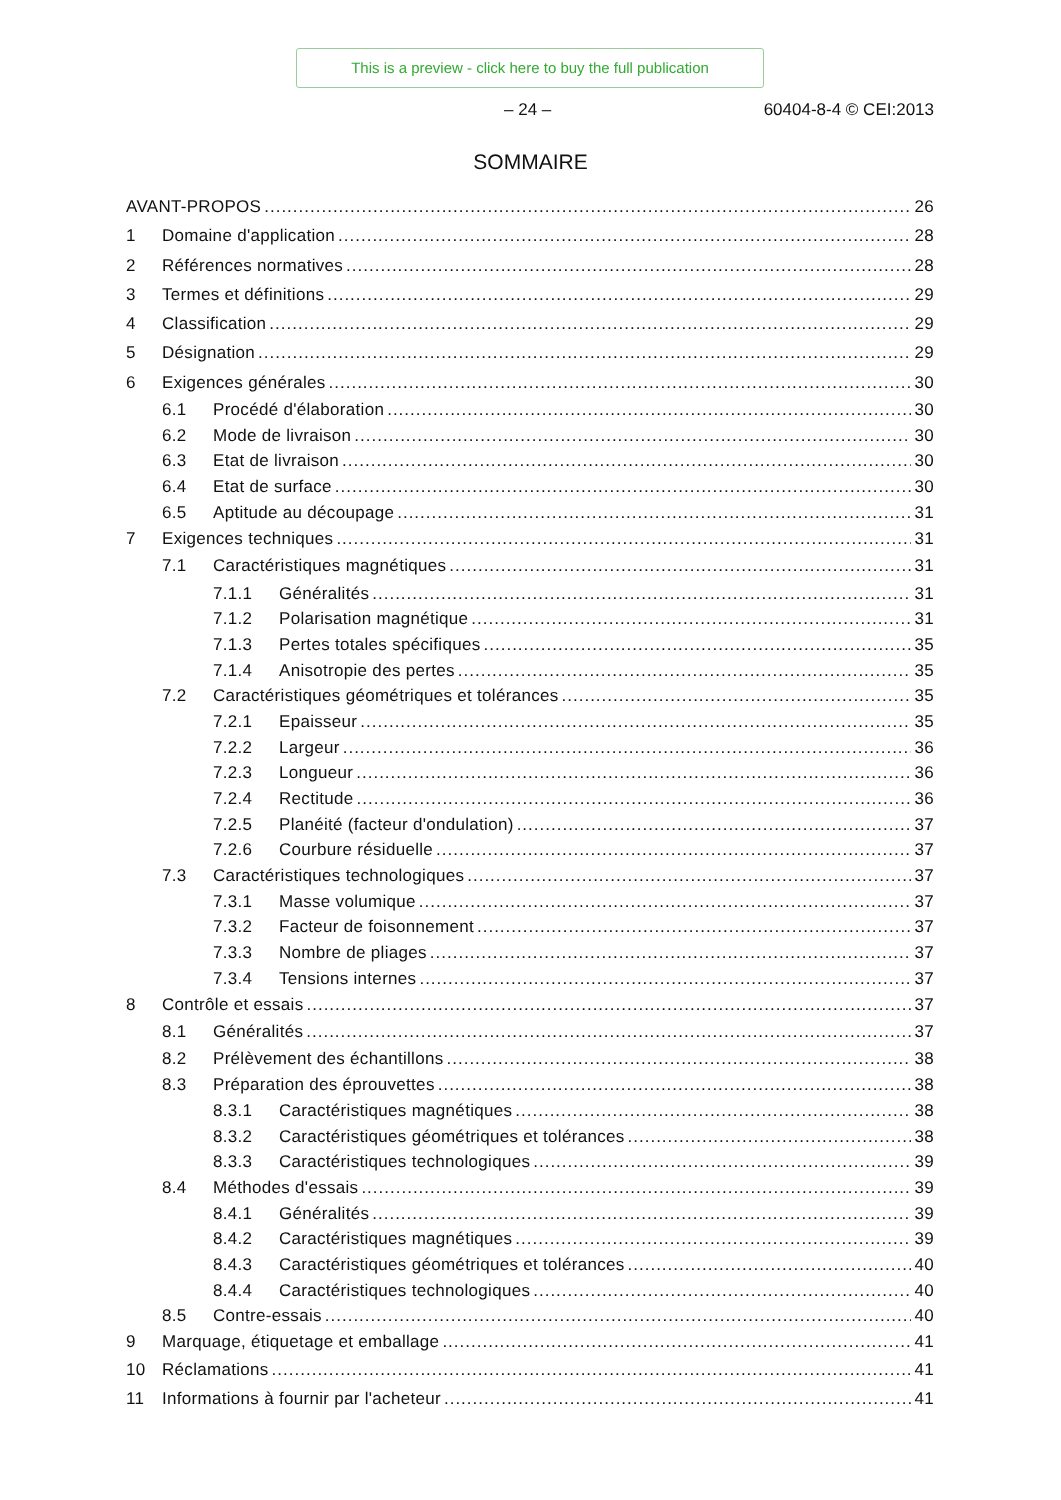This is a preview - click here to buy the full publication
– 24 – 60404-8-4 © CEI:2013
SOMMAIRE
AVANT-PROPOS 26
1 Domaine d'application 28
2 Références normatives 28
3 Termes et définitions 29
4 Classification 29
5 Désignation 29
6 Exigences générales 30
6.1 Procédé d'élaboration 30
6.2 Mode de livraison 30
6.3 Etat de livraison 30
6.4 Etat de surface 30
6.5 Aptitude au découpage 31
7 Exigences techniques 31
7.1 Caractéristiques magnétiques 31
7.1.1 Généralités 31
7.1.2 Polarisation magnétique 31
7.1.3 Pertes totales spécifiques 35
7.1.4 Anisotropie des pertes 35
7.2 Caractéristiques géométriques et tolérances 35
7.2.1 Epaisseur 35
7.2.2 Largeur 36
7.2.3 Longueur 36
7.2.4 Rectitude 36
7.2.5 Planéité (facteur d'ondulation) 37
7.2.6 Courbure résiduelle 37
7.3 Caractéristiques technologiques 37
7.3.1 Masse volumique 37
7.3.2 Facteur de foisonnement 37
7.3.3 Nombre de pliages 37
7.3.4 Tensions internes 37
8 Contrôle et essais 37
8.1 Généralités 37
8.2 Prélèvement des échantillons 38
8.3 Préparation des éprouvettes 38
8.3.1 Caractéristiques magnétiques 38
8.3.2 Caractéristiques géométriques et tolérances 38
8.3.3 Caractéristiques technologiques 39
8.4 Méthodes d'essais 39
8.4.1 Généralités 39
8.4.2 Caractéristiques magnétiques 39
8.4.3 Caractéristiques géométriques et tolérances 40
8.4.4 Caractéristiques technologiques 40
8.5 Contre-essais 40
9 Marquage, étiquetage et emballage 41
10 Réclamations 41
11 Informations à fournir par l'acheteur 41